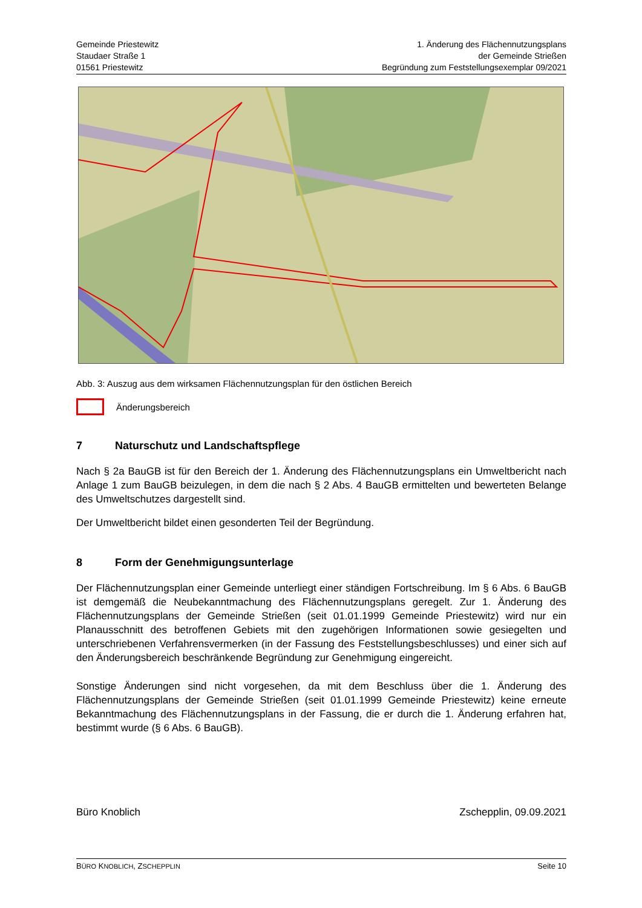Gemeinde Priestewitz
Staudaer Straße 1
01561 Priestewitz
1. Änderung des Flächennutzungsplans
der Gemeinde Strießen
Begründung zum Feststellungsexemplar 09/2021
Abb. 3: Auszug aus dem wirksamen Flächennutzungsplan für den östlichen Bereich
Änderungsbereich
7 Naturschutz und Landschaftspflege
Nach § 2a BauGB ist für den Bereich der 1. Änderung des Flächennutzungsplans ein Umweltbericht nach Anlage 1 zum BauGB beizulegen, in dem die nach § 2 Abs. 4 BauGB ermittelten und bewerteten Belange des Umweltschutzes dargestellt sind.
Der Umweltbericht bildet einen gesonderten Teil der Begründung.
8 Form der Genehmigungsunterlage
Der Flächennutzungsplan einer Gemeinde unterliegt einer ständigen Fortschreibung. Im § 6 Abs. 6 BauGB ist demgemäß die Neubekanntmachung des Flächennutzungsplans geregelt. Zur 1. Änderung des Flächennutzungsplans der Gemeinde Strießen (seit 01.01.1999 Gemeinde Priestewitz) wird nur ein Planausschnitt des betroffenen Gebiets mit den zugehörigen Informationen sowie gesiegelten und unterschriebenen Verfahrensvermerken (in der Fassung des Feststellungsbeschlusses) und einer sich auf den Änderungsbereich beschränkende Begründung zur Genehmigung eingereicht.
Sonstige Änderungen sind nicht vorgesehen, da mit dem Beschluss über die 1. Änderung des Flächennutzungsplans der Gemeinde Strießen (seit 01.01.1999 Gemeinde Priestewitz) keine erneute Bekanntmachung des Flächennutzungsplans in der Fassung, die er durch die 1. Änderung erfahren hat, bestimmt wurde (§ 6 Abs. 6 BauGB).
Büro Knoblich Zschepplin, 09.09.2021
BÜRO KNOBLICH, ZSCHEPPLIN
Seite 10